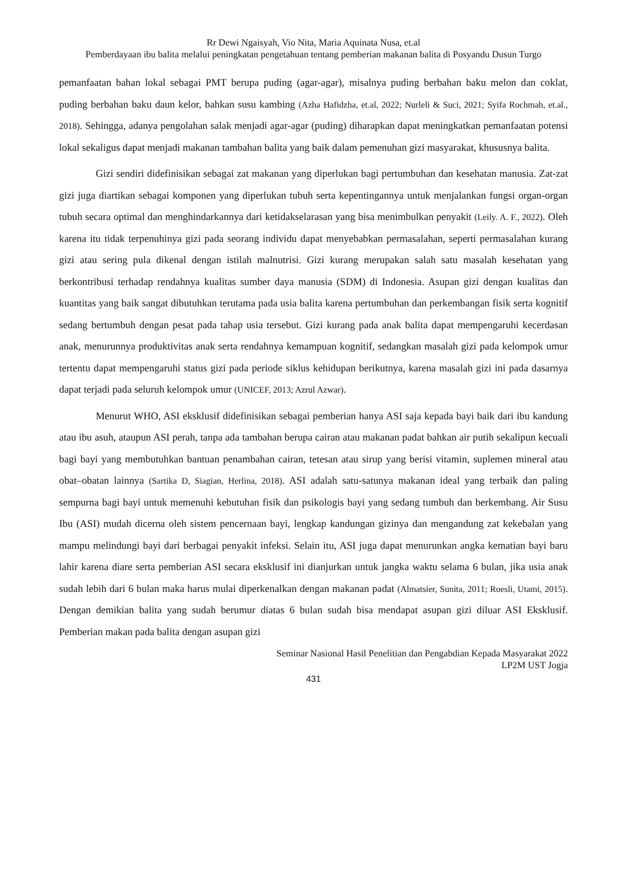Rr Dewi Ngaisyah, Vio Nita, Maria Aquinata Nusa, et.al
Pemberdayaan ibu balita melalui peningkatan pengetahuan tentang pemberian makanan balita di Posyandu Dusun Turgo
pemanfaatan bahan lokal sebagai PMT berupa puding (agar-agar), misalnya puding berbahan baku melon dan coklat, puding berbahan baku daun kelor, bahkan susu kambing (Azha Hafidzha, et.al, 2022; Nurleli & Suci, 2021; Syifa Rochmah, et.al., 2018). Sehingga, adanya pengolahan salak menjadi agar-agar (puding) diharapkan dapat meningkatkan pemanfaatan potensi lokal sekaligus dapat menjadi makanan tambahan balita yang baik dalam pemenuhan gizi masyarakat, khususnya balita.
Gizi sendiri didefinisikan sebagai zat makanan yang diperlukan bagi pertumbuhan dan kesehatan manusia. Zat-zat gizi juga diartikan sebagai komponen yang diperlukan tubuh serta kepentingannya untuk menjalankan fungsi organ-organ tubuh secara optimal dan menghindarkannya dari ketidakselarasan yang bisa menimbulkan penyakit (Leily. A. F., 2022). Oleh karena itu tidak terpenuhinya gizi pada seorang individu dapat menyebabkan permasalahan, seperti permasalahan kurang gizi atau sering pula dikenal dengan istilah malnutrisi. Gizi kurang merupakan salah satu masalah kesehatan yang berkontribusi terhadap rendahnya kualitas sumber daya manusia (SDM) di Indonesia. Asupan gizi dengan kualitas dan kuantitas yang baik sangat dibutuhkan terutama pada usia balita karena pertumbuhan dan perkembangan fisik serta kognitif sedang bertumbuh dengan pesat pada tahap usia tersebut. Gizi kurang pada anak balita dapat mempengaruhi kecerdasan anak, menurunnya produktivitas anak serta rendahnya kemampuan kognitif, sedangkan masalah gizi pada kelompok umur tertentu dapat mempengaruhi status gizi pada periode siklus kehidupan berikutnya, karena masalah gizi ini pada dasarnya dapat terjadi pada seluruh kelompok umur (UNICEF, 2013; Azrul Azwar).
Menurut WHO, ASI eksklusif didefinisikan sebagai pemberian hanya ASI saja kepada bayi baik dari ibu kandung atau ibu asuh, ataupun ASI perah, tanpa ada tambahan berupa cairan atau makanan padat bahkan air putih sekalipun kecuali bagi bayi yang membutuhkan bantuan penambahan cairan, tetesan atau sirup yang berisi vitamin, suplemen mineral atau obat–obatan lainnya (Sartika D, Siagian, Herlina, 2018). ASI adalah satu-satunya makanan ideal yang terbaik dan paling sempurna bagi bayi untuk memenuhi kebutuhan fisik dan psikologis bayi yang sedang tumbuh dan berkembang. Air Susu Ibu (ASI) mudah dicerna oleh sistem pencernaan bayi, lengkap kandungan gizinya dan mengandung zat kekebalan yang mampu melindungi bayi dari berbagai penyakit infeksi. Selain itu, ASI juga dapat menurunkan angka kematian bayi baru lahir karena diare serta pemberian ASI secara eksklusif ini dianjurkan untuk jangka waktu selama 6 bulan, jika usia anak sudah lebih dari 6 bulan maka harus mulai diperkenalkan dengan makanan padat (Almatsier, Sunita, 2011; Roesli, Utami, 2015). Dengan demikian balita yang sudah berumur diatas 6 bulan sudah bisa mendapat asupan gizi diluar ASI Eksklusif. Pemberian makan pada balita dengan asupan gizi
Seminar Nasional Hasil Penelitian dan Pengabdian Kepada Masyarakat 2022
LP2M UST Jogja
431